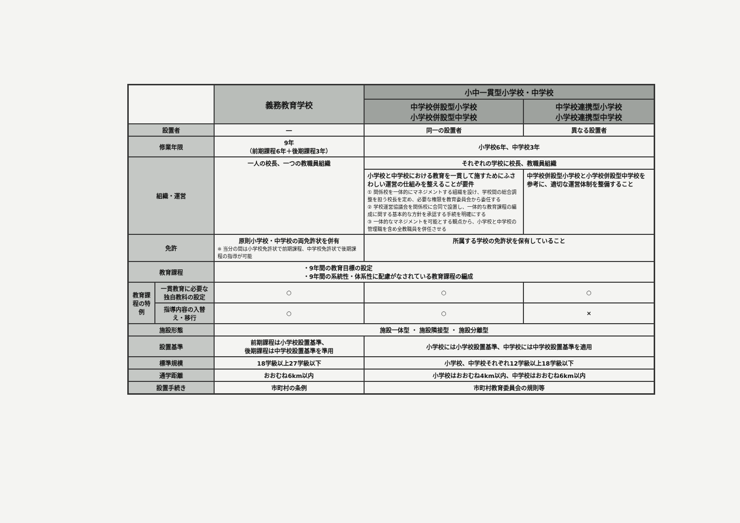| | | 義務教育学校 | 小中一貫型小学校・中学校 | |
| --- | --- | --- | --- | --- |
| | | | 中学校併設型小学校 小学校併設型中学校 | 中学校連携型小学校 小学校連携型中学校 |
| 設置者 | | ― | 同一の設置者 | 異なる設置者 |
| 修業年限 | | 9年 （前期課程6年＋後期課程3年） | 小学校6年、中学校3年 | |
| 組織・運営 | | 一人の校長、一つの教職員組織 | それぞれの学校に校長、教職員組織 | |
| | | | 小学校と中学校における教育を一貫して施すためにふさわしい運営の仕組みを整えることが要件 ① 関係校を一体的にマネジメントする組織を設け、学校間の総合調整を担う校長を定め、必要な権限を教育委員会から委任する ② 学校運営協議会を関係校に合同で設置し、一体的な教育課程の編成に関する基本的な方針を承認する手続を明確にする ③ 一体的なマネジメントを可能とする観点から、小学校と中学校の管理職を含め全教職員を併任させる | 中学校併設型小学校と小学校併設型中学校を参考に、適切な運営体制を整備すること |
| 免許 | | 原則小学校・中学校の両免許状を併有 ※ 当分の間は小学校免許状で前期課程、中学校免許状で後期課程の指導が可能 | 所属する学校の免許状を保有していること | |
| 教育課程 | | ・9年間の教育目標の設定 ・9年間の系統性・体系性に配慮がなされている教育課程の編成 | | |
| 教育課程の特例 | 一貫教育に必要な独自教科の設定 | ○ | ○ | ○ |
| | 指導内容の入替え・移行 | ○ | ○ | × |
| 施設形態 | | 施設一体型 ・ 施設隣接型 ・ 施設分離型 | | |
| 設置基準 | | 前期課程は小学校設置基準、 後期課程は中学校設置基準を準用 | 小学校には小学校設置基準、中学校には中学校設置基準を適用 | |
| 標準規模 | | 18学級以上27学級以下 | 小学校、中学校それぞれ12学級以上18学級以下 | |
| 通学距離 | | おおむね6km以内 | 小学校はおおむね4km以内、中学校はおおむね6km以内 | |
| 設置手続き | | 市町村の条例 | 市町村教育委員会の規則等 | |